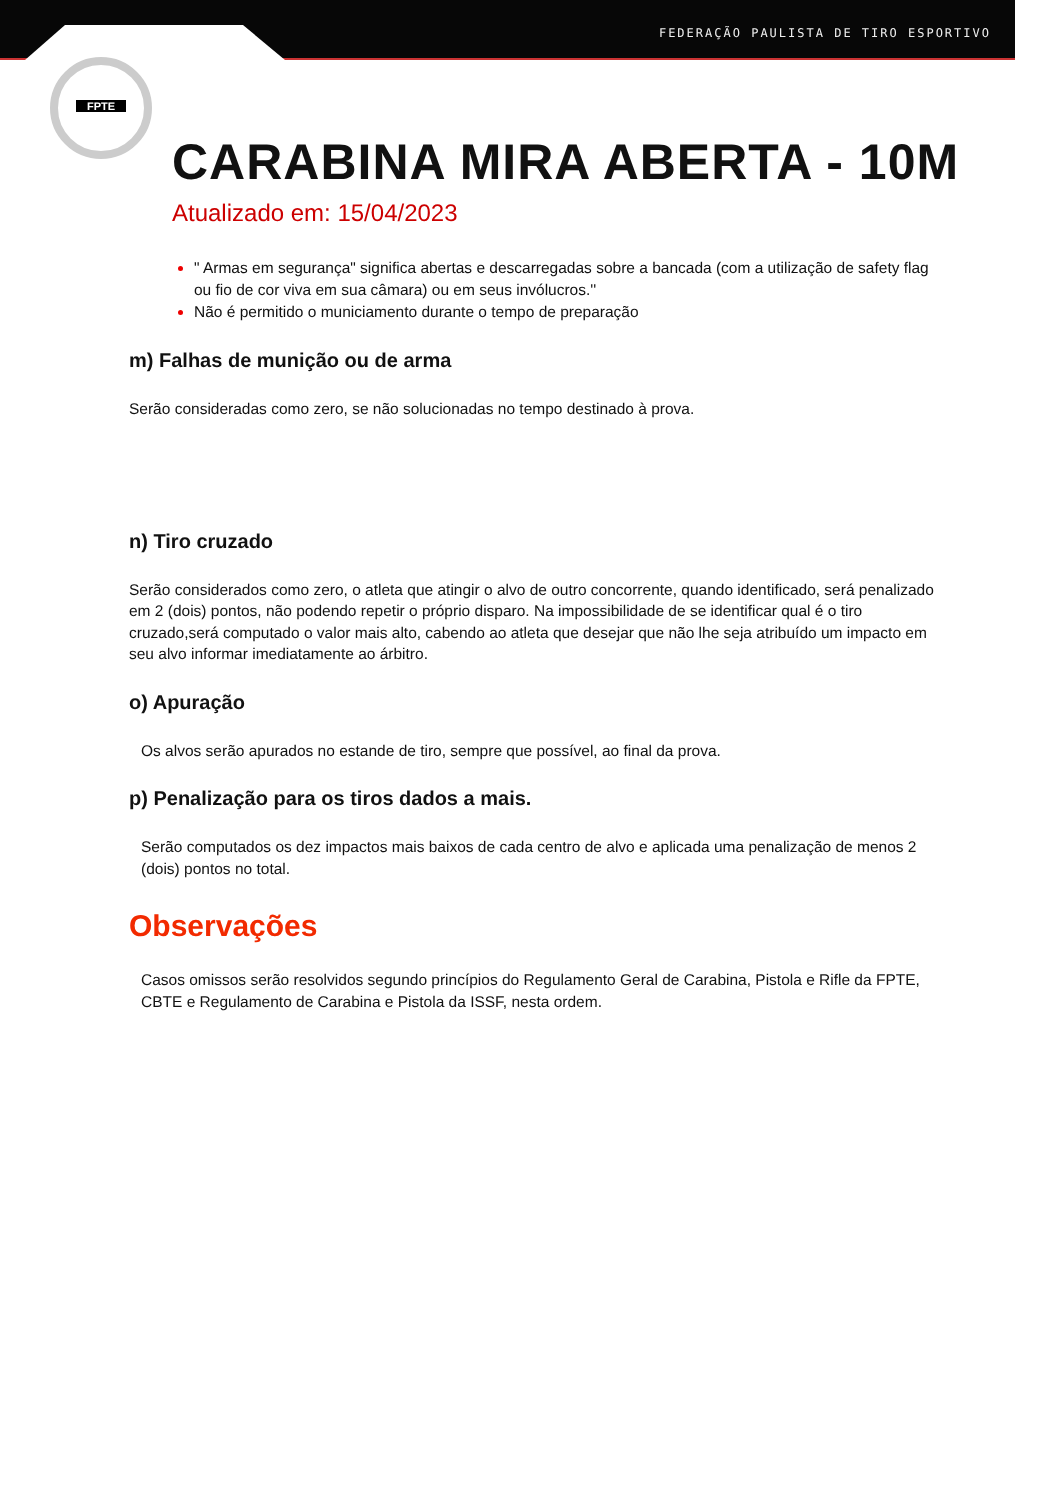FEDERAÇÃO PAULISTA DE TIRO ESPORTIVO
FPTE
CARABINA MIRA ABERTA - 10M
Atualizado em: 15/04/2023
" Armas em segurança" significa abertas e descarregadas sobre a bancada (com a utilização de safety flag ou fio de cor viva em sua câmara) ou em seus invólucros.''
Não é permitido o municiamento durante o tempo de preparação
m) Falhas de munição ou de arma
Serão consideradas como zero, se não solucionadas no tempo destinado à prova.
n) Tiro cruzado
Serão considerados como zero, o atleta que atingir o alvo de outro concorrente, quando identificado, será penalizado em 2 (dois) pontos, não podendo repetir o próprio disparo. Na impossibilidade de se identificar qual é o tiro cruzado,será computado o valor mais alto, cabendo ao atleta que desejar que não lhe seja atribuído um impacto em seu alvo informar imediatamente ao árbitro.
o) Apuração
Os alvos serão apurados no estande de tiro, sempre que possível, ao final da prova.
p) Penalização para os tiros dados a mais.
Serão computados os dez impactos mais baixos de cada centro de alvo e aplicada uma penalização de menos 2 (dois) pontos no total.
Observações
Casos omissos serão resolvidos segundo princípios do Regulamento Geral de Carabina, Pistola e Rifle da FPTE, CBTE e Regulamento de Carabina e Pistola da ISSF, nesta ordem.